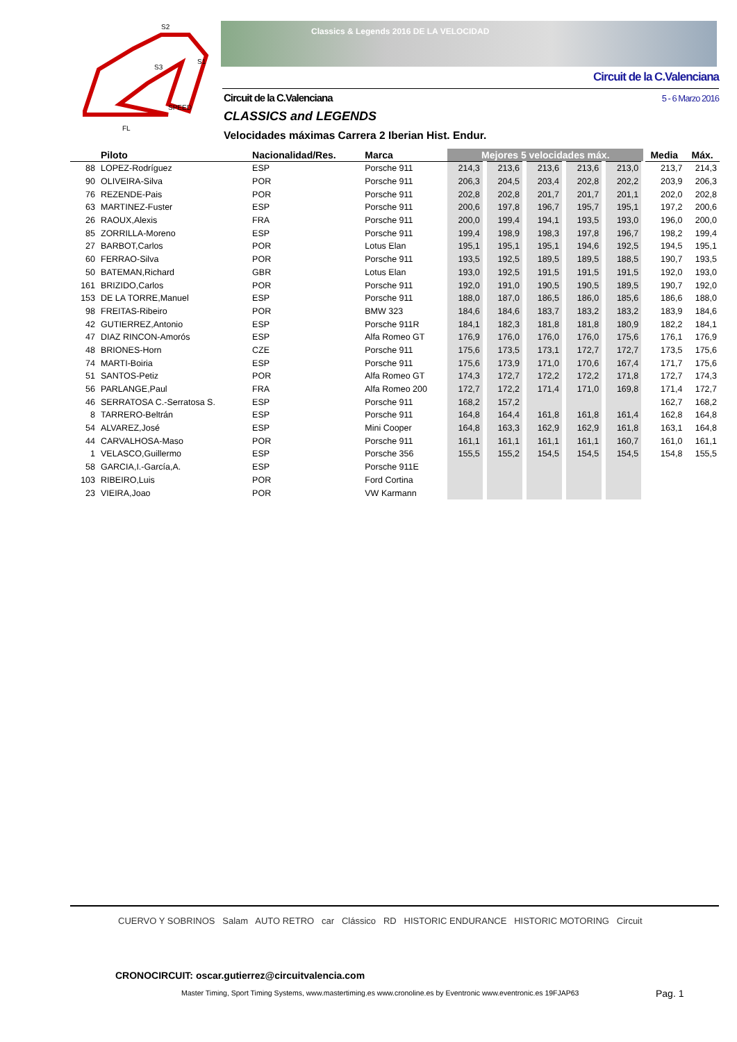S2
S1
S3
SPEED
FL
Classics & Legends 2016 DE LA VELOCIDAD
Circuit de la C.Valenciana
Circuit de la C.Valenciana 5 - 6 Marzo 2016
CLASSICS and LEGENDS
Velocidades máximas Carrera 2 Iberian Hist. Endur.
| | Piloto | Nacionalidad/Res. | Marca | Mejores 5 velocidades máx. | | | | | Media | Máx. |
| --- | --- | --- | --- | --- | --- | --- | --- | --- | --- | --- |
| 88 | LOPEZ-Rodríguez | ESP | Porsche 911 | 214,3 | 213,6 | 213,6 | 213,6 | 213,0 | 213,7 | 214,3 |
| 90 | OLIVEIRA-Silva | POR | Porsche 911 | 206,3 | 204,5 | 203,4 | 202,8 | 202,2 | 203,9 | 206,3 |
| 76 | REZENDE-Pais | POR | Porsche 911 | 202,8 | 202,8 | 201,7 | 201,7 | 201,1 | 202,0 | 202,8 |
| 63 | MARTINEZ-Fuster | ESP | Porsche 911 | 200,6 | 197,8 | 196,7 | 195,7 | 195,1 | 197,2 | 200,6 |
| 26 | RAOUX,Alexis | FRA | Porsche 911 | 200,0 | 199,4 | 194,1 | 193,5 | 193,0 | 196,0 | 200,0 |
| 85 | ZORRILLA-Moreno | ESP | Porsche 911 | 199,4 | 198,9 | 198,3 | 197,8 | 196,7 | 198,2 | 199,4 |
| 27 | BARBOT,Carlos | POR | Lotus Elan | 195,1 | 195,1 | 195,1 | 194,6 | 192,5 | 194,5 | 195,1 |
| 60 | FERRAO-Silva | POR | Porsche 911 | 193,5 | 192,5 | 189,5 | 189,5 | 188,5 | 190,7 | 193,5 |
| 50 | BATEMAN,Richard | GBR | Lotus Elan | 193,0 | 192,5 | 191,5 | 191,5 | 191,5 | 192,0 | 193,0 |
| 161 | BRIZIDO,Carlos | POR | Porsche 911 | 192,0 | 191,0 | 190,5 | 190,5 | 189,5 | 190,7 | 192,0 |
| 153 | DE LA TORRE,Manuel | ESP | Porsche 911 | 188,0 | 187,0 | 186,5 | 186,0 | 185,6 | 186,6 | 188,0 |
| 98 | FREITAS-Ribeiro | POR | BMW 323 | 184,6 | 184,6 | 183,7 | 183,2 | 183,2 | 183,9 | 184,6 |
| 42 | GUTIERREZ,Antonio | ESP | Porsche 911R | 184,1 | 182,3 | 181,8 | 181,8 | 180,9 | 182,2 | 184,1 |
| 47 | DIAZ RINCON-Amorós | ESP | Alfa Romeo GT | 176,9 | 176,0 | 176,0 | 176,0 | 175,6 | 176,1 | 176,9 |
| 48 | BRIONES-Horn | CZE | Porsche 911 | 175,6 | 173,5 | 173,1 | 172,7 | 172,7 | 173,5 | 175,6 |
| 74 | MARTI-Boiria | ESP | Porsche 911 | 175,6 | 173,9 | 171,0 | 170,6 | 167,4 | 171,7 | 175,6 |
| 51 | SANTOS-Petiz | POR | Alfa Romeo GT | 174,3 | 172,7 | 172,2 | 172,2 | 171,8 | 172,7 | 174,3 |
| 56 | PARLANGE,Paul | FRA | Alfa Romeo 200 | 172,7 | 172,2 | 171,4 | 171,0 | 169,8 | 171,4 | 172,7 |
| 46 | SERRATOSA C.-Serratosa S. | ESP | Porsche 911 | 168,2 | 157,2 | | | | 162,7 | 168,2 |
| 8 | TARRERO-Beltrán | ESP | Porsche 911 | 164,8 | 164,4 | 161,8 | 161,8 | 161,4 | 162,8 | 164,8 |
| 54 | ALVAREZ,José | ESP | Mini Cooper | 164,8 | 163,3 | 162,9 | 162,9 | 161,8 | 163,1 | 164,8 |
| 44 | CARVALHOSA-Maso | POR | Porsche 911 | 161,1 | 161,1 | 161,1 | 161,1 | 160,7 | 161,0 | 161,1 |
| 1 | VELASCO,Guillermo | ESP | Porsche 356 | 155,5 | 155,2 | 154,5 | 154,5 | 154,5 | 154,8 | 155,5 |
| 58 | GARCIA,I.-García,A. | ESP | Porsche 911E | | | | | | | |
| 103 | RIBEIRO,Luis | POR | Ford Cortina | | | | | | | |
| 23 | VIEIRA,Joao | POR | VW Karmann | | | | | | | |
CUERVO Y SOBRINOS Salam AUTO RETRO car Clássico RD HISTORIC ENDURANCE HISTORIC MOTORING Circuit
CRONOCIRCUIT: oscar.gutierrez@circuitvalencia.com
Master Timing, Sport Timing Systems, www.mastertiming.es www.cronoline.es by Eventronic www.eventronic.es 19FJAP63
Pag. 1